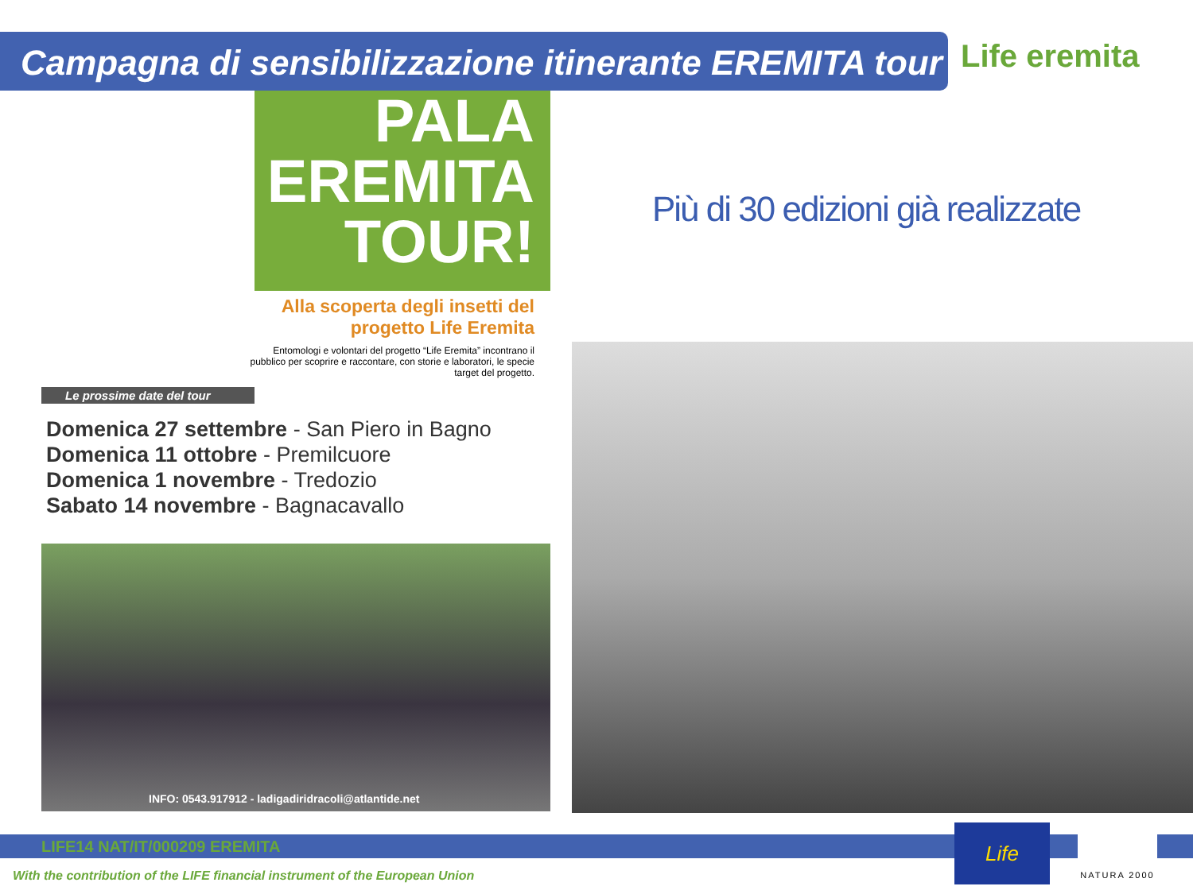Campagna di sensibilizzazione itinerante EREMITA tour Life eremita
PALA
EREMITA
TOUR!
Alla scoperta degli insetti del progetto Life Eremita
Entomologi e volontari del progetto “Life Eremita” incontrano il pubblico per scoprire e raccontare, con storie e laboratori, le specie target del progetto.
Le prossime date del tour
Domenica 27 settembre - San Piero in Bagno
Domenica 11 ottobre - Premilcuore
Domenica 1 novembre - Tredozio
Sabato 14 novembre - Bagnacavallo
INFO: 0543.917912 - ladigadiridracoli@atlantide.net
Più di 30 edizioni già realizzate
LIFE14 NAT/IT/000209 EREMITA
With the contribution of the LIFE financial instrument of the European Union
Life NATURA 2000